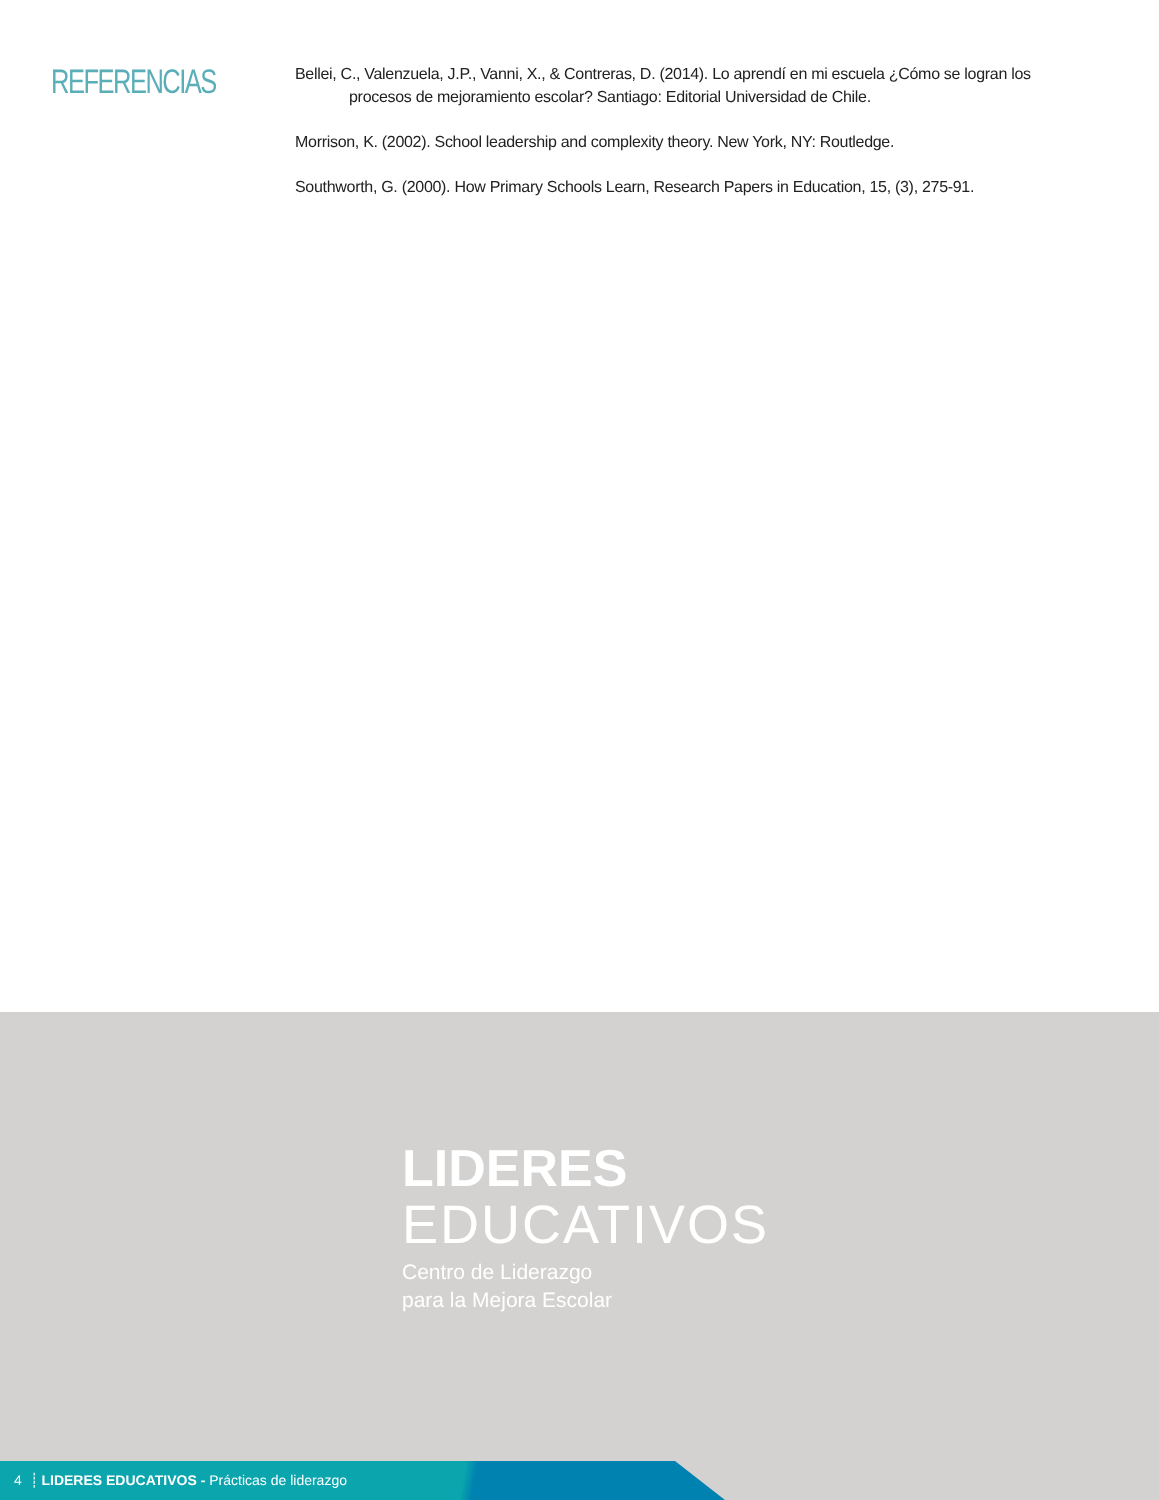REFERENCIAS
Bellei, C., Valenzuela, J.P., Vanni, X., & Contreras, D. (2014). Lo aprendí en mi escuela ¿Cómo se logran los procesos de mejoramiento escolar? Santiago: Editorial Universidad de Chile.
Morrison, K. (2002). School leadership and complexity theory. New York, NY: Routledge.
Southworth, G. (2000). How Primary Schools Learn, Research Papers in Education, 15, (3), 275-91.
LIDERES
EDUCATIVOS
Centro de Liderazgo
para la Mejora Escolar
4 ┊ LIDERES EDUCATIVOS - Prácticas de liderazgo